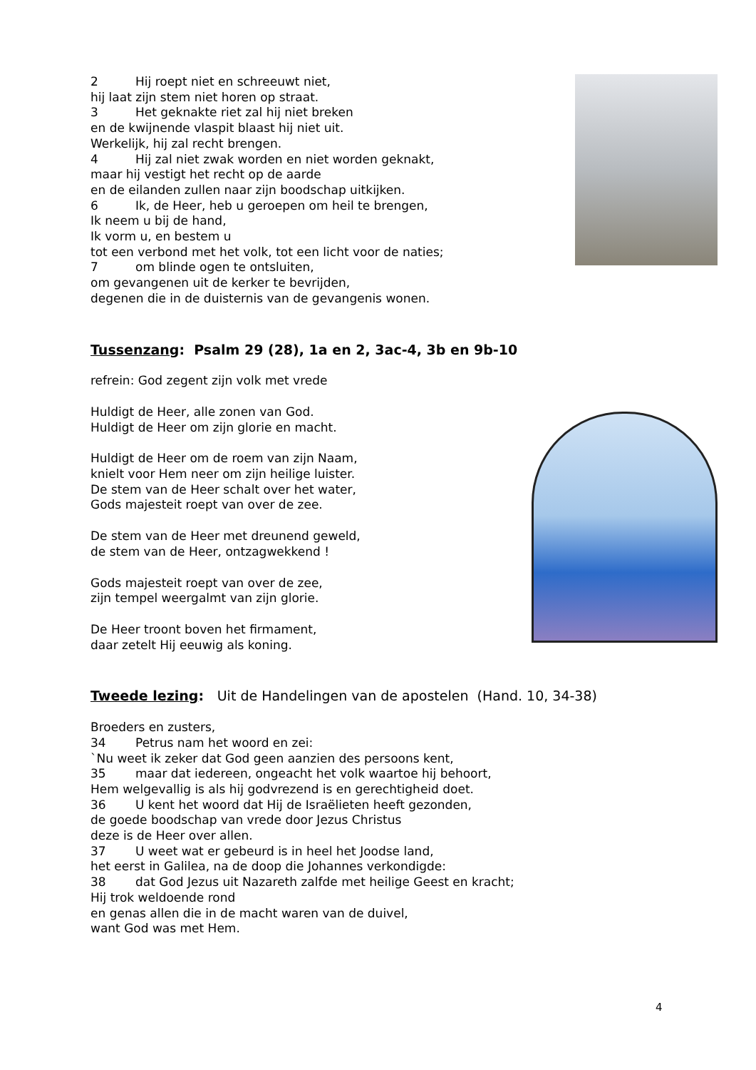2 Hij roept niet en schreeuwt niet,
hij laat zijn stem niet horen op straat.
3 Het geknakte riet zal hij niet breken
en de kwijnende vlaspit blaast hij niet uit.
Werkelijk, hij zal recht brengen.
4 Hij zal niet zwak worden en niet worden geknakt,
maar hij vestigt het recht op de aarde
en de eilanden zullen naar zijn boodschap uitkijken.
6 Ik, de Heer, heb u geroepen om heil te brengen,
Ik neem u bij de hand,
Ik vorm u, en bestem u
tot een verbond met het volk, tot een licht voor de naties;
7 om blinde ogen te ontsluiten,
om gevangenen uit de kerker te bevrijden,
degenen die in de duisternis van de gevangenis wonen.
Tussenzang: Psalm 29 (28), 1a en 2, 3ac-4, 3b en 9b-10
refrein: God zegent zijn volk met vrede
Huldigt de Heer, alle zonen van God.
Huldigt de Heer om zijn glorie en macht.
Huldigt de Heer om de roem van zijn Naam,
knielt voor Hem neer om zijn heilige luister.
De stem van de Heer schalt over het water,
Gods majesteit roept van over de zee.
De stem van de Heer met dreunend geweld,
de stem van de Heer, ontzagwekkend !
Gods majesteit roept van over de zee,
zijn tempel weergalmt van zijn glorie.
De Heer troont boven het firmament,
daar zetelt Hij eeuwig als koning.
Tweede lezing: Uit de Handelingen van de apostelen (Hand. 10, 34-38)
Broeders en zusters,
34 Petrus nam het woord en zei:
`Nu weet ik zeker dat God geen aanzien des persoons kent,
35 maar dat iedereen, ongeacht het volk waartoe hij behoort,
Hem welgevallig is als hij godvrezend is en gerechtigheid doet.
36 U kent het woord dat Hij de Israëlieten heeft gezonden,
de goede boodschap van vrede door Jezus Christus
deze is de Heer over allen.
37 U weet wat er gebeurd is in heel het Joodse land,
het eerst in Galilea, na de doop die Johannes verkondigde:
38 dat God Jezus uit Nazareth zalfde met heilige Geest en kracht;
Hij trok weldoende rond
en genas allen die in de macht waren van de duivel,
want God was met Hem.
4